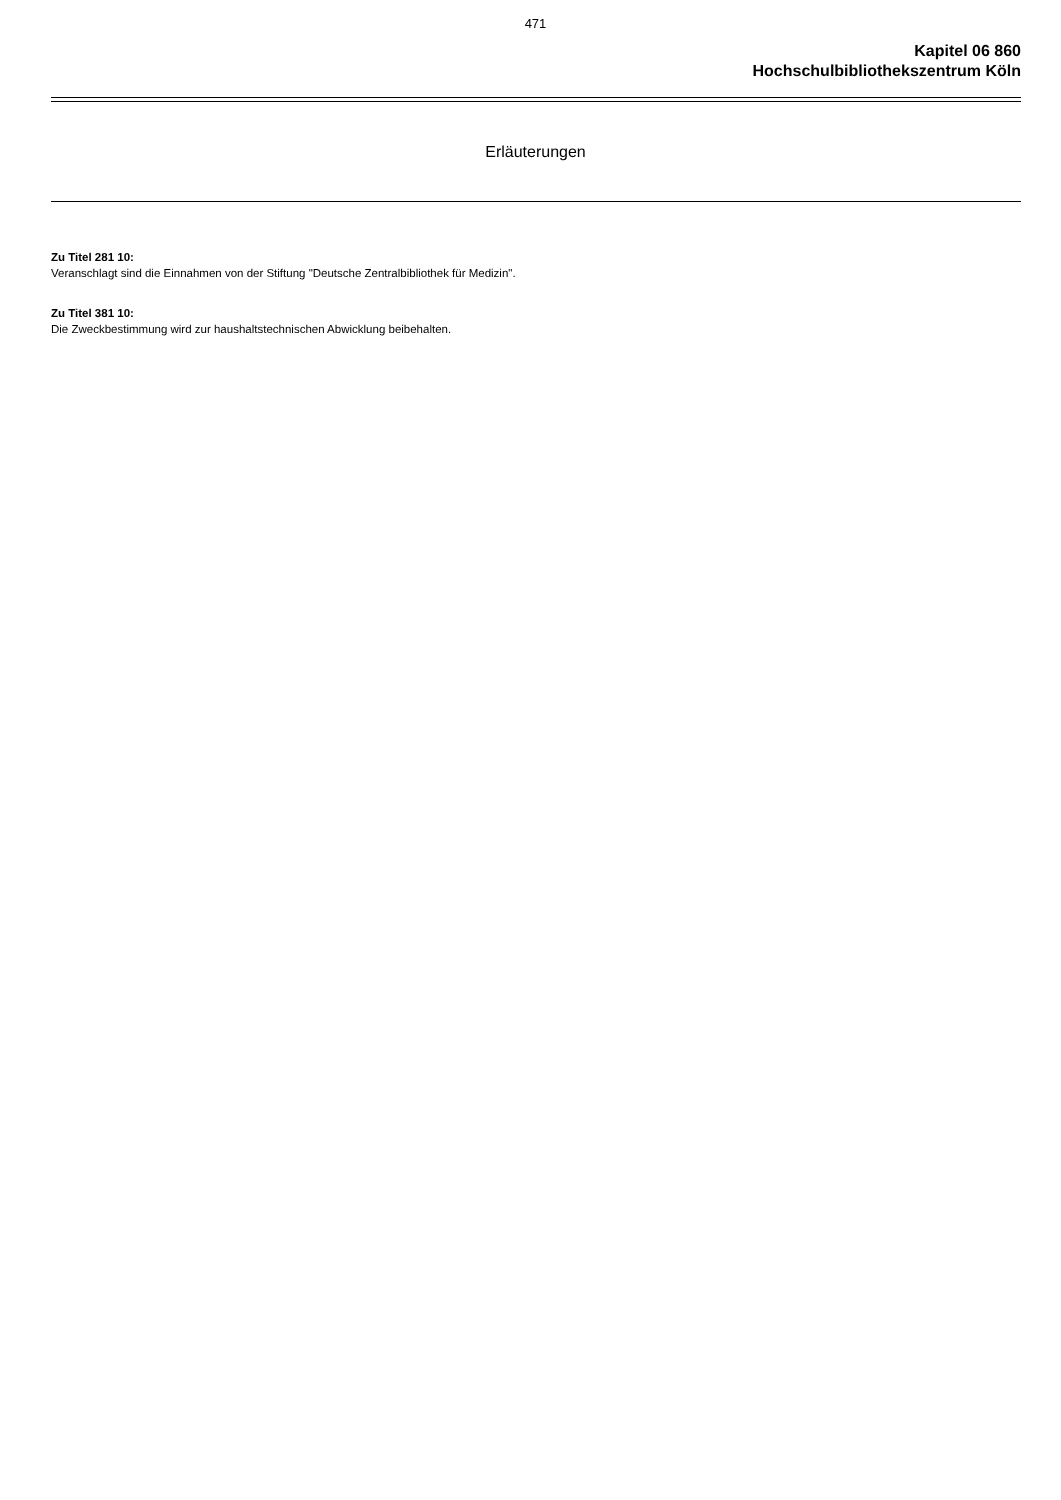471
Kapitel 06 860
Hochschulbibliothekszentrum Köln
Erläuterungen
Zu Titel 281 10:
Veranschlagt sind die Einnahmen von der Stiftung "Deutsche Zentralbibliothek für Medizin".
Zu Titel 381 10:
Die Zweckbestimmung wird zur haushaltstechnischen Abwicklung beibehalten.